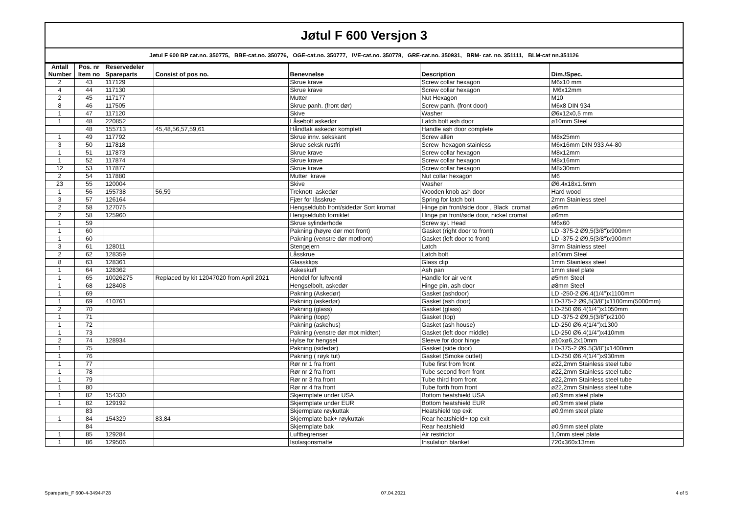Jøtul F 600 Versjon 3
Jøtul F 600 BP cat.no. 350775, BBE-cat.no. 350776, OGE-cat.no. 350777, IVE-cat.no. 350778, GRE-cat.no. 350931, BRM- cat. no. 351111, BLM-cat nn.351126
| Antall Number | Pos. nr Item no | Reservedeler Spareparts | Consist of pos no. | Benevnelse | Description | Dim./Spec. |
| --- | --- | --- | --- | --- | --- | --- |
| 2 | 43 | 117129 | | Skrue krave | Screw collar hexagon | M6x10 mm |
| 4 | 44 | 117130 | | Skrue krave | Screw collar hexagon | M6x12mm |
| 2 | 45 | 117177 | | Mutter | Nut Hexagon | M10 |
| 8 | 46 | 117505 | | Skrue panh. (front dør) | Screw panh. (front door) | M6x8 DIN 934 |
| 1 | 47 | 117120 | | Skive | Washer | Ø6x12x0,5 mm |
| 1 | 48 | 220852 | | Låsebolt askedør | Latch bolt ash door | ø10mm Steel |
| | 48 | 155713 | 45,48,56,57,59,61 | Håndtak askedør komplett | Handle ash door complete | |
| 1 | 49 | 117792 | | Skrue innv. sekskant | Screw allen | M8x25mm |
| 3 | 50 | 117818 | | Skrue seksk rustfri | Screw hexagon stainless | M6x16mm DIN 933 A4-80 |
| 1 | 51 | 117873 | | Skrue krave | Screw collar hexagon | M8x12mm |
| 1 | 52 | 117874 | | Skrue krave | Screw collar hexagon | M8x16mm |
| 12 | 53 | 117877 | | Skrue krave | Screw collar hexagon | M8x30mm |
| 2 | 54 | 117880 | | Mutter krave | Nut collar hexagon | M6 |
| 23 | 55 | 120004 | | Skive | Washer | Ø6.4x18x1.6mm |
| 1 | 56 | 155738 | 56,59 | Treknott askedør | Wooden knob ash door | Hard wood |
| 3 | 57 | 126164 | | Fjær for låsskrue | Spring for latch bolt | 2mm Stainless steel |
| 2 | 58 | 127075 | | Hengseldubb front/sidedør Sort kromat | Hinge pin front/side door , Black cromat | ø6mm |
| 2 | 58 | 125960 | | Hengseldubb forniklet | Hinge pin front/side door, nickel cromat | ø6mm |
| 1 | 59 | | | Skrue sylinderhode | Screw syl. Head | M6x60 |
| 1 | 60 | | | Pakning (høyre dør mot front) | Gasket (right door to front) | LD -375-2 Ø9,5(3/8")x900mm |
| 1 | 60 | | | Pakning (venstre dør motfront) | Gasket (left door to front) | LD -375-2 Ø9,5(3/8")x900mm |
| 3 | 61 | 128011 | | Stengejern | Latch | 3mm Stainless steel |
| 2 | 62 | 128359 | | Låsskrue | Latch bolt | ø10mm Steel |
| 8 | 63 | 128361 | | Glassklips | Glass clip | 1mm Stainless steel |
| 1 | 64 | 128362 | | Askeskuff | Ash pan | 1mm steel plate |
| 1 | 65 | 10026275 | Replaced by kit 12047020 from April 2021 | Hendel for luftventil | Handle for air vent | ø5mm Steel |
| 1 | 68 | 128408 | | Hengselbolt, askedør | Hinge pin, ash door | ø8mm Steel |
| 1 | 69 | | | Pakning (Askedør) | Gasket (ashdoor) | LD -250-2 Ø6.4(1/4")x1100mm |
| 1 | 69 | 410761 | | Pakning (askedør) | Gasket (ash door) | LD-375-2 Ø9,5(3/8")x1100mm(5000mm) |
| 2 | 70 | | | Pakning (glass) | Gasket (glass) | LD-250 Ø6,4(1/4")x1050mm |
| 1 | 71 | | | Pakning (topp) | Gasket (top) | LD -375-2 Ø9,5(3/8")x2100 |
| 1 | 72 | | | Pakning (askehus) | Gasket (ash house) | LD-250 Ø6,4(1/4")x1300 |
| 1 | 73 | | | Pakning (venstre dør mot midten) | Gasket (left door middle) | LD-250 Ø6,4(1/4")x410mm |
| 2 | 74 | 128934 | | Hylse for hengsel | Sleeve for door hinge | ø10xø6,2x10mm |
| 1 | 75 | | | Pakning (sidedør) | Gasket (side door) | LD-375-2 Ø9.5(3/8")x1400mm |
| 1 | 76 | | | Pakning ( røyk tut) | Gasket (Smoke outlet) | LD-250 Ø6,4(1/4")x930mm |
| 1 | 77 | | | Rør nr 1 fra front | Tube first from front | ø22,2mm Stainless steel tube |
| 1 | 78 | | | Rør nr 2 fra front | Tube second from front | ø22,2mm Stainless steel tube |
| 1 | 79 | | | Rør nr 3 fra front | Tube third from front | ø22,2mm Stainless steel tube |
| 1 | 80 | | | Rør nr 4 fra front | Tube forth from front | ø22,2mm Stainless steel tube |
| 1 | 82 | 154330 | | Skjermplate under USA | Bottom heatshield USA | ø0,9mm steel plate |
| 1 | 82 | 129192 | | Skjermplate under EUR | Bottom heatshield EUR | ø0,9mm steel plate |
| | 83 | | | Skjermplate røykuttak | Heatshield top exit | ø0,9mm steel plate |
| 1 | 84 | 154329 | 83,84 | Skjermplate bak+ røykuttak | Rear heatshield+ top exit | |
| | 84 | | | Skjermplate bak | Rear heatshield | ø0,9mm steel plate |
| 1 | 85 | 129284 | | Luftbegrenser | Air restrictor | 1,0mm steel plate |
| 1 | 86 | 129506 | | Isolasjonsmatte | Insulation blanket | 720x360x13mm |
Spareparts_F 600-4-3494-P28 07.04.2021 4 of 5